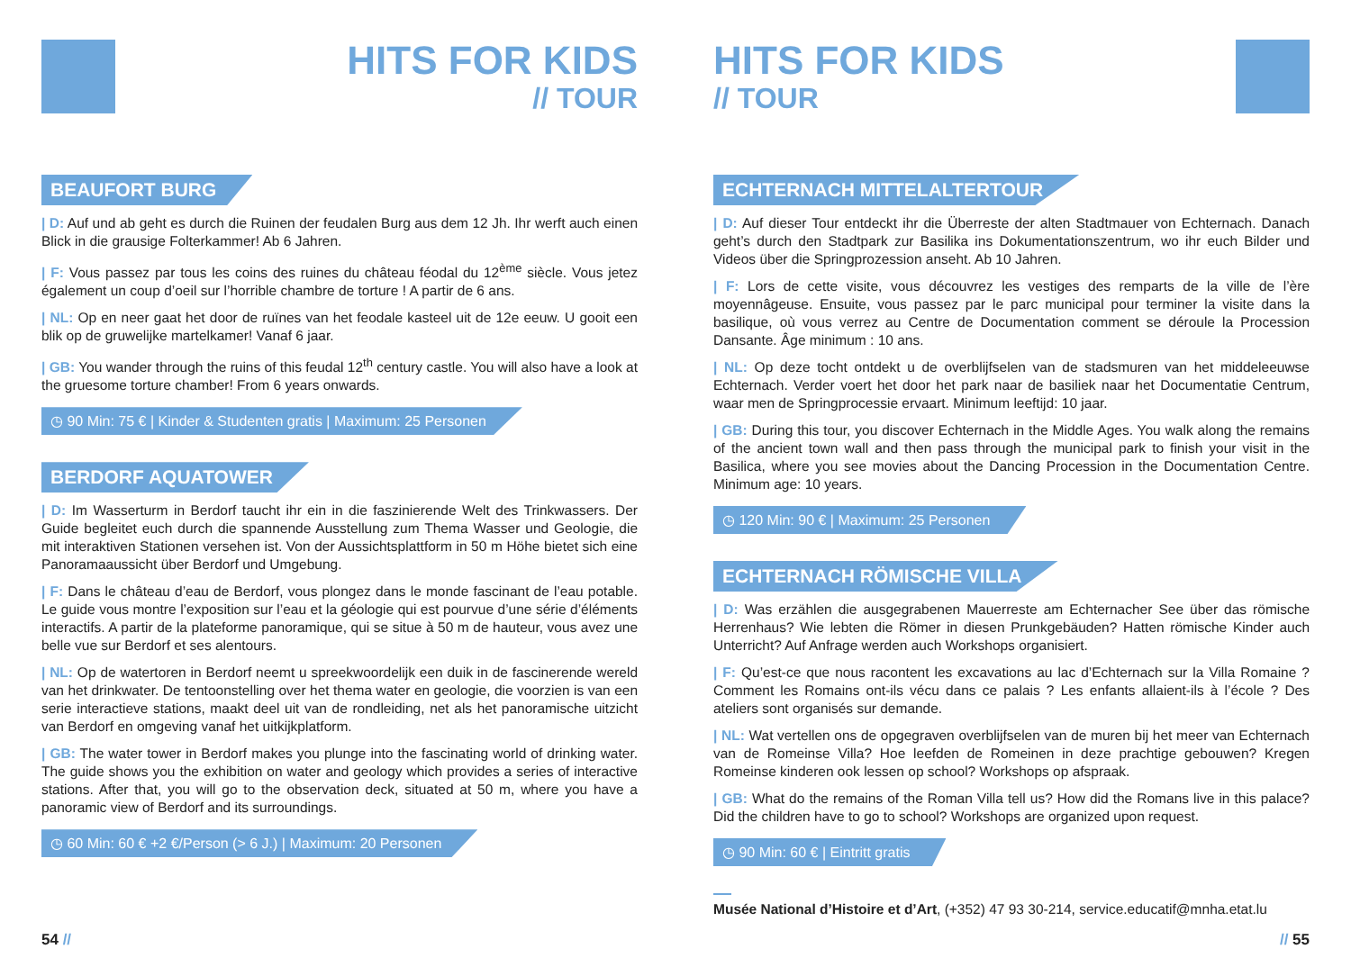HITS FOR KIDS
// TOUR
BEAUFORT BURG
| D: Auf und ab geht es durch die Ruinen der feudalen Burg aus dem 12 Jh. Ihr werft auch einen Blick in die grausige Folterkammer! Ab 6 Jahren.
| F: Vous passez par tous les coins des ruines du château féodal du 12<sup>ème</sup> siècle. Vous jetez également un coup d’oeil sur l’horrible chambre de torture ! A partir de 6 ans.
| NL: Op en neer gaat het door de ruïnes van het feodale kasteel uit de 12e eeuw. U gooit een blik op de gruwelijke martelkamer! Vanaf 6 jaar.
| GB: You wander through the ruins of this feudal 12<sup>th</sup> century castle. You will also have a look at the gruesome torture chamber! From 6 years onwards.
◷ 90 Min: 75 € | Kinder & Studenten gratis | Maximum: 25 Personen
BERDORF AQUATOWER
| D: Im Wasserturm in Berdorf taucht ihr ein in die faszinierende Welt des Trinkwassers. Der Guide begleitet euch durch die spannende Ausstellung zum Thema Wasser und Geologie, die mit interaktiven Stationen versehen ist. Von der Aussichtsplattform in 50 m Höhe bietet sich eine Panoramaaussicht über Berdorf und Umgebung.
| F: Dans le château d’eau de Berdorf, vous plongez dans le monde fascinant de l’eau potable. Le guide vous montre l’exposition sur l’eau et la géologie qui est pourvue d’une série d’éléments interactifs. A partir de la plateforme panoramique, qui se situe à 50 m de hauteur, vous avez une belle vue sur Berdorf et ses alentours.
| NL: Op de watertoren in Berdorf neemt u spreekwoordelijk een duik in de fascinerende wereld van het drinkwater. De tentoonstelling over het thema water en geologie, die voorzien is van een serie interactieve stations, maakt deel uit van de rondleiding, net als het panoramische uitzicht van Berdorf en omgeving vanaf het uitkijkplatform.
| GB: The water tower in Berdorf makes you plunge into the fascinating world of drinking water. The guide shows you the exhibition on water and geology which provides a series of interactive stations. After that, you will go to the observation deck, situated at 50 m, where you have a panoramic view of Berdorf and its surroundings.
◷ 60 Min: 60 € +2 €/Person (> 6 J.) | Maximum: 20 Personen
54 //
HITS FOR KIDS
// TOUR
ECHTERNACH MITTELALTERTOUR
| D: Auf dieser Tour entdeckt ihr die Überreste der alten Stadtmauer von Echternach. Danach geht’s durch den Stadtpark zur Basilika ins Dokumentationszentrum, wo ihr euch Bilder und Videos über die Springprozession anseht. Ab 10 Jahren.
| F: Lors de cette visite, vous découvrez les vestiges des remparts de la ville de l’ère moyennâgeuse. Ensuite, vous passez par le parc municipal pour terminer la visite dans la basilique, où vous verrez au Centre de Documentation comment se déroule la Procession Dansante. Âge minimum : 10 ans.
| NL: Op deze tocht ontdekt u de overblijfselen van de stadsmuren van het middeleeuwse Echternach. Verder voert het door het park naar de basiliek naar het Documentatie Centrum, waar men de Springprocessie ervaart. Minimum leeftijd: 10 jaar.
| GB: During this tour, you discover Echternach in the Middle Ages. You walk along the remains of the ancient town wall and then pass through the municipal park to finish your visit in the Basilica, where you see movies about the Dancing Procession in the Documentation Centre. Minimum age: 10 years.
◷ 120 Min: 90 € | Maximum: 25 Personen
ECHTERNACH RÖMISCHE VILLA
| D: Was erzählen die ausgegrabenen Mauerreste am Echternacher See über das römische Herrenhaus? Wie lebten die Römer in diesen Prunkgebäuden? Hatten römische Kinder auch Unterricht? Auf Anfrage werden auch Workshops organisiert.
| F: Qu’est-ce que nous racontent les excavations au lac d’Echternach sur la Villa Romaine ? Comment les Romains ont-ils vécu dans ce palais ? Les enfants allaient-ils à l’école ? Des ateliers sont organisés sur demande.
| NL: Wat vertellen ons de opgegraven overblijfselen van de muren bij het meer van Echternach van de Romeinse Villa? Hoe leefden de Romeinen in deze prachtige gebouwen? Kregen Romeinse kinderen ook lessen op school? Workshops op afspraak.
| GB: What do the remains of the Roman Villa tell us? How did the Romans live in this palace? Did the children have to go to school? Workshops are organized upon request.
◷ 90 Min: 60 € | Eintritt gratis
Musée National d’Histoire et d’Art, (+352) 47 93 30-214, service.educatif@mnha.etat.lu
// 55